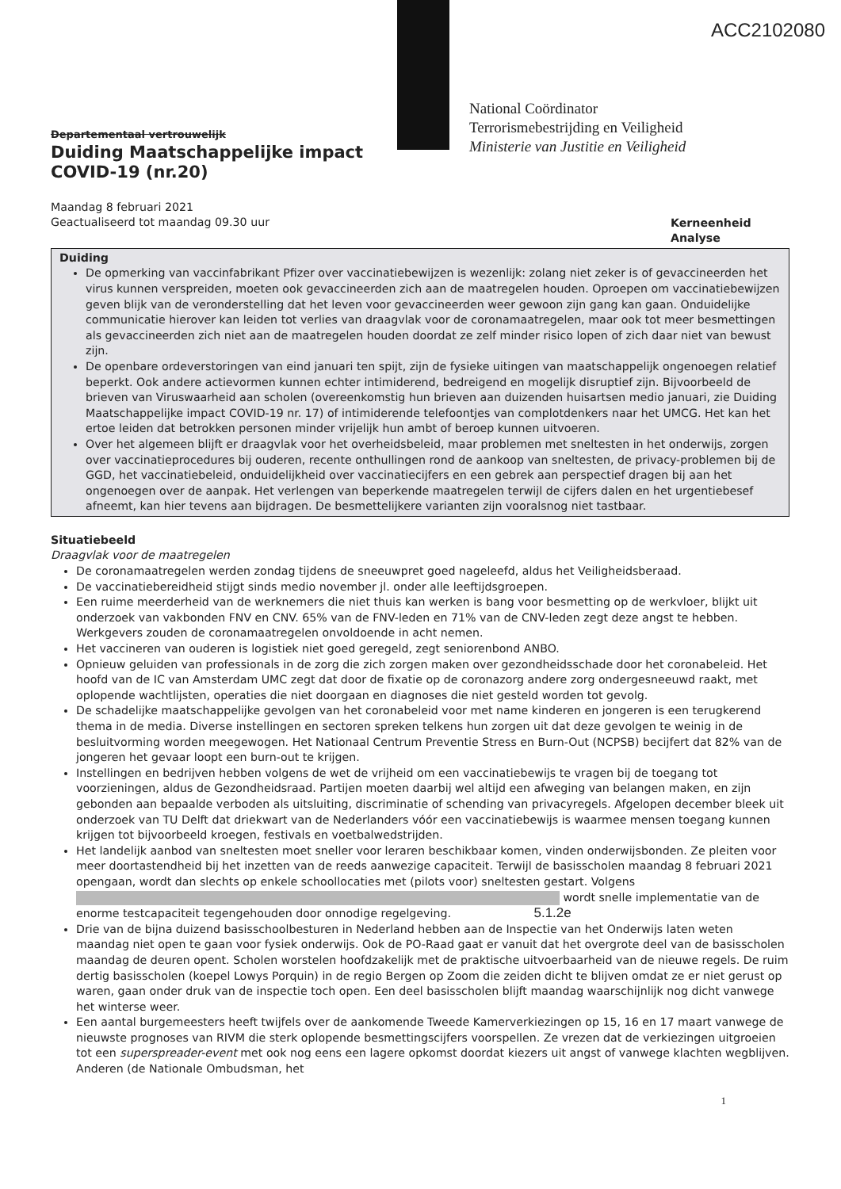ACC2102080
National Coördinator
Terrorismebestrijding en Veiligheid
Ministerie van Justitie en Veiligheid
Departementaal vertrouwelijk
Duiding Maatschappelijke impact
COVID-19 (nr.20)
Maandag 8 februari 2021
Geactualiseerd tot maandag 09.30 uur
Kerneenheid
Analyse
Duiding
De opmerking van vaccinfabrikant Pfizer over vaccinatiebewijzen is wezenlijk: zolang niet zeker is of gevaccineerden het virus kunnen verspreiden, moeten ook gevaccineerden zich aan de maatregelen houden. Oproepen om vaccinatiebewijzen geven blijk van de veronderstelling dat het leven voor gevaccineerden weer gewoon zijn gang kan gaan. Onduidelijke communicatie hierover kan leiden tot verlies van draagvlak voor de coronamaatregelen, maar ook tot meer besmettingen als gevaccineerden zich niet aan de maatregelen houden doordat ze zelf minder risico lopen of zich daar niet van bewust zijn.
De openbare ordeverstoringen van eind januari ten spijt, zijn de fysieke uitingen van maatschappelijk ongenoegen relatief beperkt. Ook andere actievormen kunnen echter intimiderend, bedreigend en mogelijk disruptief zijn. Bijvoorbeeld de brieven van Viruswaarheid aan scholen (overeenkomstig hun brieven aan duizenden huisartsen medio januari, zie Duiding Maatschappelijke impact COVID-19 nr. 17) of intimiderende telefoontjes van complotdenkers naar het UMCG. Het kan het ertoe leiden dat betrokken personen minder vrijelijk hun ambt of beroep kunnen uitvoeren.
Over het algemeen blijft er draagvlak voor het overheidsbeleid, maar problemen met sneltesten in het onderwijs, zorgen over vaccinatieprocedures bij ouderen, recente onthullingen rond de aankoop van sneltesten, de privacy-problemen bij de GGD, het vaccinatiebeleid, onduidelijkheid over vaccinatiecijfers en een gebrek aan perspectief dragen bij aan het ongenoegen over de aanpak. Het verlengen van beperkende maatregelen terwijl de cijfers dalen en het urgentiebesef afneemt, kan hier tevens aan bijdragen. De besmettelijkere varianten zijn vooralsnog niet tastbaar.
Situatiebeeld
Draagvlak voor de maatregelen
De coronamaatregelen werden zondag tijdens de sneeuwpret goed nageleefd, aldus het Veiligheidsberaad.
De vaccinatiebereidheid stijgt sinds medio november jl. onder alle leeftijdsgroepen.
Een ruime meerderheid van de werknemers die niet thuis kan werken is bang voor besmetting op de werkvloer, blijkt uit onderzoek van vakbonden FNV en CNV. 65% van de FNV-leden en 71% van de CNV-leden zegt deze angst te hebben. Werkgevers zouden de coronamaatregelen onvoldoende in acht nemen.
Het vaccineren van ouderen is logistiek niet goed geregeld, zegt seniorenbond ANBO.
Opnieuw geluiden van professionals in de zorg die zich zorgen maken over gezondheidsschade door het coronabeleid. Het hoofd van de IC van Amsterdam UMC zegt dat door de fixatie op de coronazorg andere zorg ondergesneeuwd raakt, met oplopende wachtlijsten, operaties die niet doorgaan en diagnoses die niet gesteld worden tot gevolg.
De schadelijke maatschappelijke gevolgen van het coronabeleid voor met name kinderen en jongeren is een terugkerend thema in de media. Diverse instellingen en sectoren spreken telkens hun zorgen uit dat deze gevolgen te weinig in de besluitvorming worden meegewogen. Het Nationaal Centrum Preventie Stress en Burn-Out (NCPSB) becijfert dat 82% van de jongeren het gevaar loopt een burn-out te krijgen.
Instellingen en bedrijven hebben volgens de wet de vrijheid om een vaccinatiebewijs te vragen bij de toegang tot voorzieningen, aldus de Gezondheidsraad. Partijen moeten daarbij wel altijd een afweging van belangen maken, en zijn gebonden aan bepaalde verboden als uitsluiting, discriminatie of schending van privacyregels. Afgelopen december bleek uit onderzoek van TU Delft dat driekwart van de Nederlanders vóór een vaccinatiebewijs is waarmee mensen toegang kunnen krijgen tot bijvoorbeeld kroegen, festivals en voetbalwedstrijden.
Het landelijk aanbod van sneltesten moet sneller voor leraren beschikbaar komen, vinden onderwijsbonden. Ze pleiten voor meer doortastendheid bij het inzetten van de reeds aanwezige capaciteit. Terwijl de basisscholen maandag 8 februari 2021 opengaan, wordt dan slechts op enkele schoollocaties met (pilots voor) sneltesten gestart. Volgens wordt snelle implementatie van de enorme testcapaciteit tegengehouden door onnodige regelgeving. 5.1.2e
Drie van de bijna duizend basisschoolbesturen in Nederland hebben aan de Inspectie van het Onderwijs laten weten maandag niet open te gaan voor fysiek onderwijs. Ook de PO-Raad gaat er vanuit dat het overgrote deel van de basisscholen maandag de deuren opent. Scholen worstelen hoofdzakelijk met de praktische uitvoerbaarheid van de nieuwe regels. De ruim dertig basisscholen (koepel Lowys Porquin) in de regio Bergen op Zoom die zeiden dicht te blijven omdat ze er niet gerust op waren, gaan onder druk van de inspectie toch open. Een deel basisscholen blijft maandag waarschijnlijk nog dicht vanwege het winterse weer.
Een aantal burgemeesters heeft twijfels over de aankomende Tweede Kamerverkiezingen op 15, 16 en 17 maart vanwege de nieuwste prognoses van RIVM die sterk oplopende besmettingscijfers voorspellen. Ze vrezen dat de verkiezingen uitgroeien tot een superspreader-event met ook nog eens een lagere opkomst doordat kiezers uit angst of vanwege klachten wegblijven. Anderen (de Nationale Ombudsman, het
1